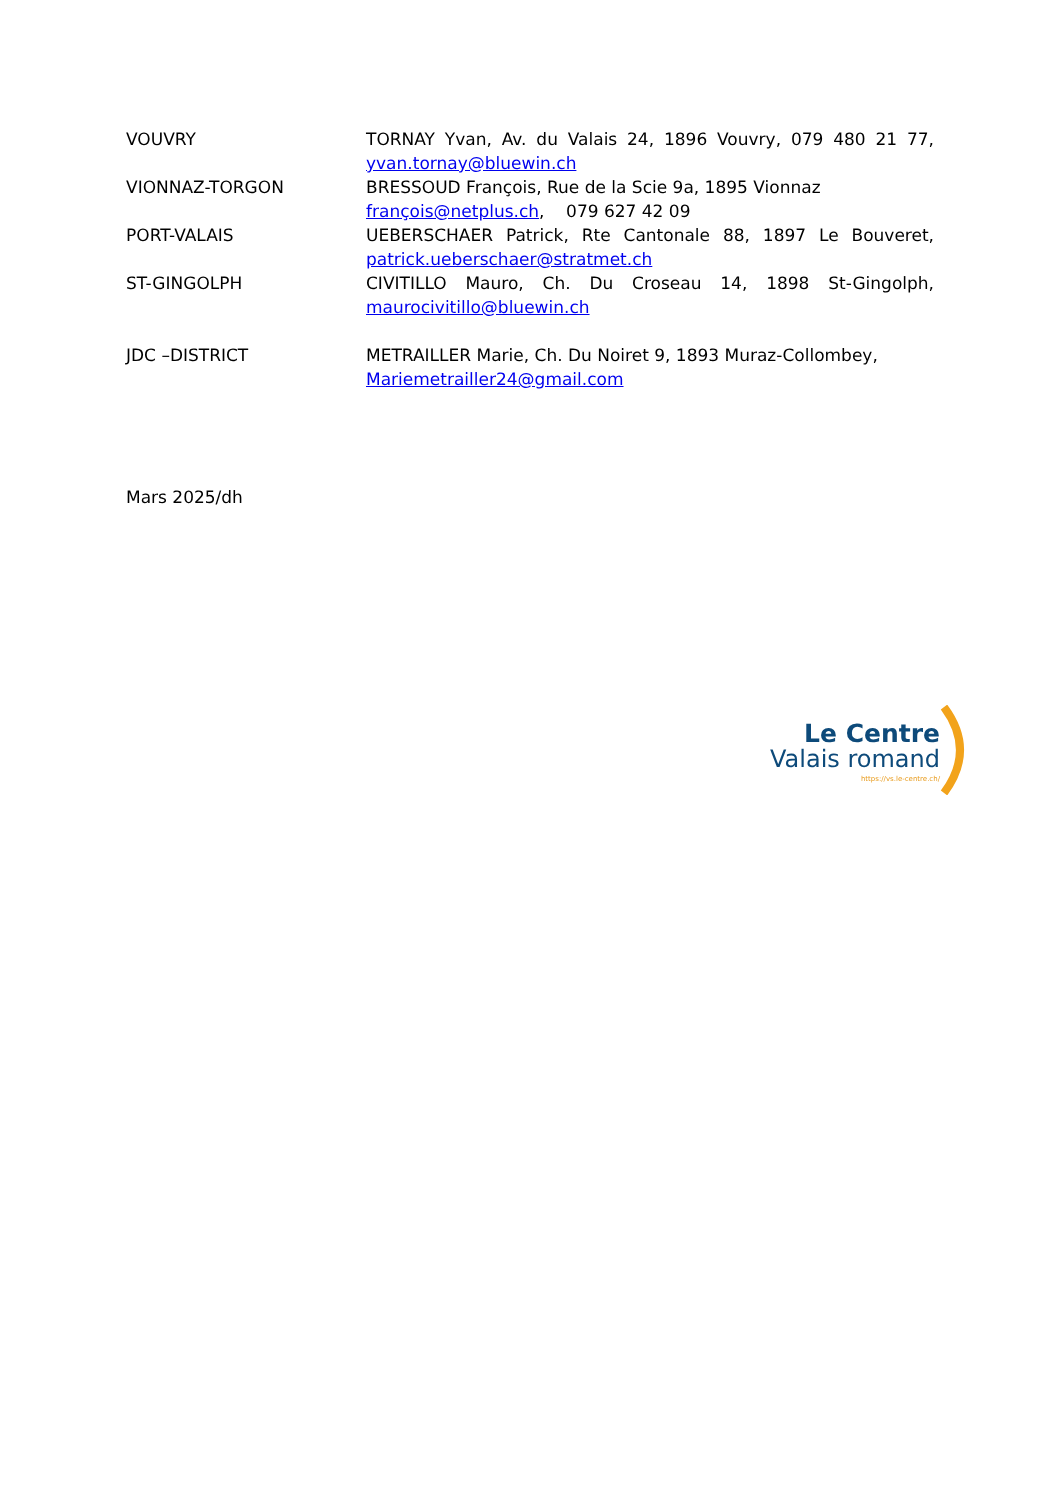VOUVRY TORNAY Yvan, Av. du Valais 24, 1896 Vouvry, 079 480 21 77, yvan.tornay@bluewin.ch
VIONNAZ-TORGON BRESSOUD François, Rue de la Scie 9a, 1895 Vionnaz
françois@netplus.ch, 079 627 42 09
PORT-VALAIS UEBERSCHAER Patrick, Rte Cantonale 88, 1897 Le Bouveret, patrick.ueberschaer@stratmet.ch
ST-GINGOLPH CIVITILLO Mauro, Ch. Du Croseau 14, 1898 St-Gingolph, maurocivitillo@bluewin.ch
JDC –DISTRICT METRAILLER Marie, Ch. Du Noiret 9, 1893 Muraz-Collombey,
Mariemetrailler24@gmail.com
Mars 2025/dh
Le Centre
Valais romand
https://vs.le-centre.ch/